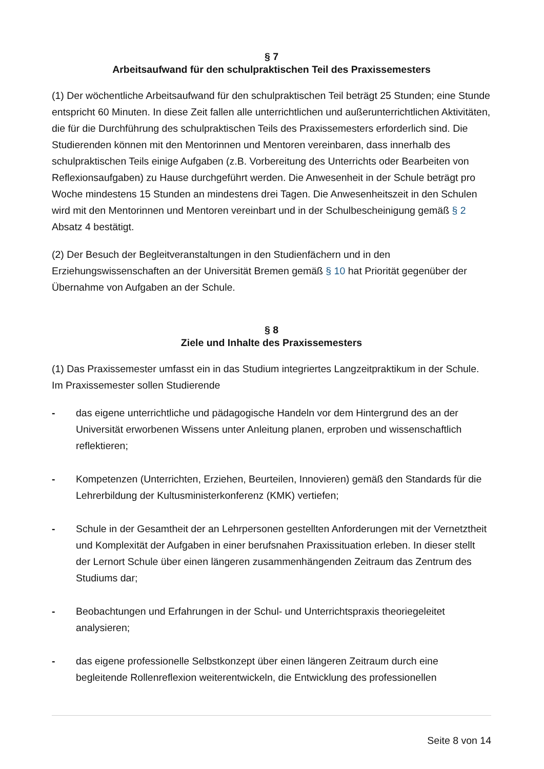§ 7
Arbeitsaufwand für den schulpraktischen Teil des Praxissemesters
(1) Der wöchentliche Arbeitsaufwand für den schulpraktischen Teil beträgt 25 Stunden; eine Stunde entspricht 60 Minuten. In diese Zeit fallen alle unterrichtlichen und außerunterrichtlichen Aktivitäten, die für die Durchführung des schulpraktischen Teils des Praxissemesters erforderlich sind. Die Studierenden können mit den Mentorinnen und Mentoren vereinbaren, dass innerhalb des schulpraktischen Teils einige Aufgaben (z.B. Vorbereitung des Unterrichts oder Bearbeiten von Reflexionsaufgaben) zu Hause durchgeführt werden. Die Anwesenheit in der Schule beträgt pro Woche mindestens 15 Stunden an mindestens drei Tagen. Die Anwesenheitszeit in den Schulen wird mit den Mentorinnen und Mentoren vereinbart und in der Schulbescheinigung gemäß § 2 Absatz 4 bestätigt.
(2) Der Besuch der Begleitveranstaltungen in den Studienfächern und in den Erziehungswissenschaften an der Universität Bremen gemäß § 10 hat Priorität gegenüber der Übernahme von Aufgaben an der Schule.
§ 8
Ziele und Inhalte des Praxissemesters
(1) Das Praxissemester umfasst ein in das Studium integriertes Langzeitpraktikum in der Schule. Im Praxissemester sollen Studierende
- das eigene unterrichtliche und pädagogische Handeln vor dem Hintergrund des an der Universität erworbenen Wissens unter Anleitung planen, erproben und wissenschaftlich reflektieren;
- Kompetenzen (Unterrichten, Erziehen, Beurteilen, Innovieren) gemäß den Standards für die Lehrerbildung der Kultusministerkonferenz (KMK) vertiefen;
- Schule in der Gesamtheit der an Lehrpersonen gestellten Anforderungen mit der Vernetztheit und Komplexität der Aufgaben in einer berufsnahen Praxissituation erleben. In dieser stellt der Lernort Schule über einen längeren zusammenhängenden Zeitraum das Zentrum des Studiums dar;
- Beobachtungen und Erfahrungen in der Schul- und Unterrichtspraxis theoriegeleitet analysieren;
- das eigene professionelle Selbstkonzept über einen längeren Zeitraum durch eine begleitende Rollenreflexion weiterentwickeln, die Entwicklung des professionellen
Seite 8 von 14